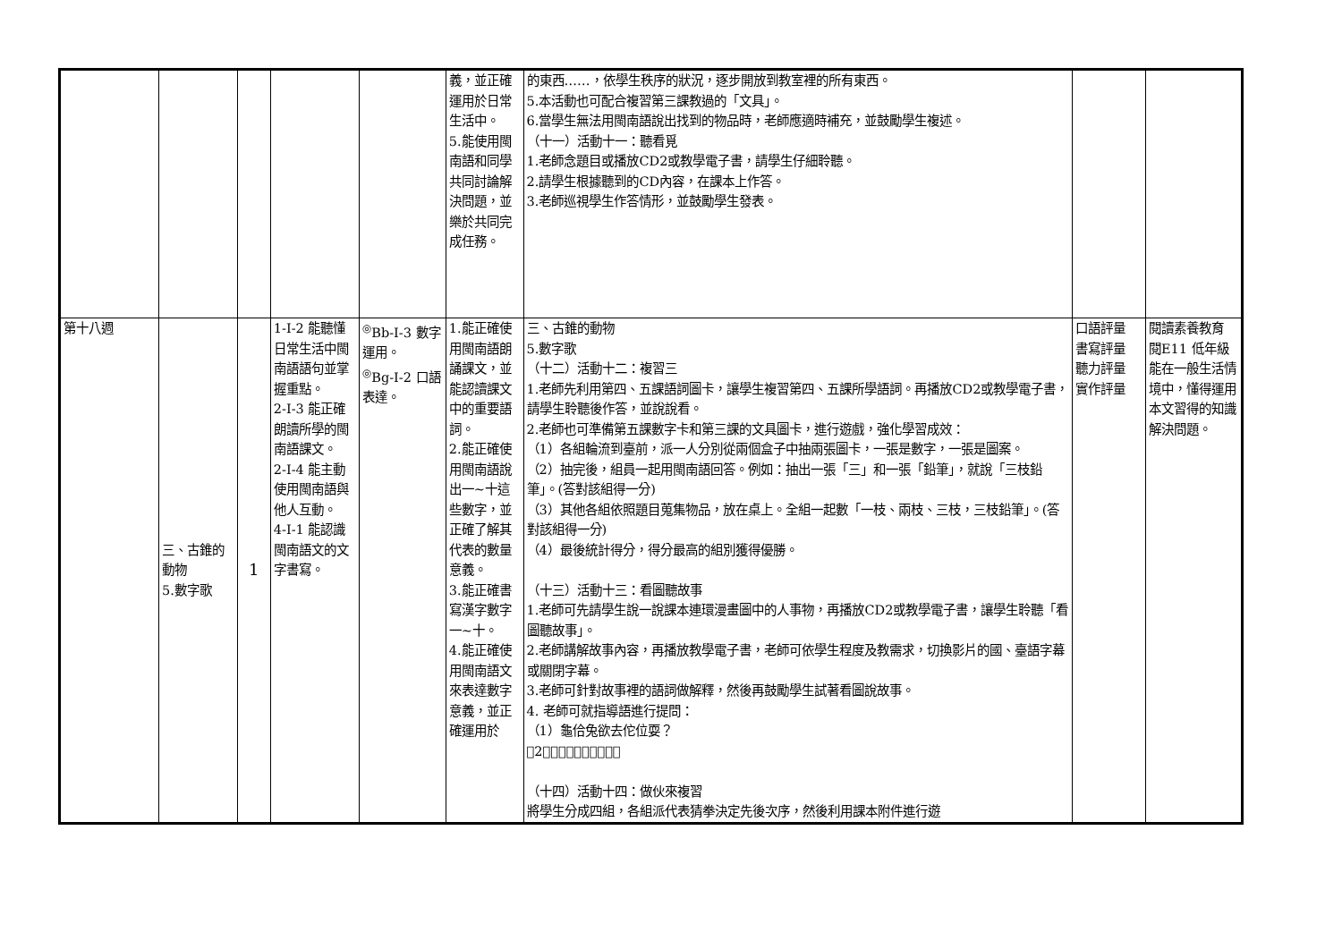| | | | | | 義，並正確運用於日常生活中。 5.能使用閩南語和同學共同討論解決問題，並樂於共同完成任務。 | 的東西……，依學生秩序的狀況，逐步開放到教室裡的所有東西。 5.本活動也可配合複習第三課教過的「文具」。 6.當學生無法用閩南語說出找到的物品時，老師應適時補充，並鼓勵學生複述。 （十一）活動十一：聽看覓 1.老師念題目或播放CD2或教學電子書，請學生仔細聆聽。 2.請學生根據聽到的CD內容，在課本上作答。 3.老師巡視學生作答情形，並鼓勵學生發表。 | | |
| 第十八週 | 三、古錐的動物 5.數字歌 | 1 | 1-Ⅰ-2 能聽懂日常生活中閩南語語句並掌握重點。 2-Ⅰ-3 能正確朗讀所學的閩南語課文。 2-Ⅰ-4 能主動使用閩南語與他人互動。 4-Ⅰ-1 能認識閩南語文的文字書寫。 | <sup>◎</sup>Bb-Ⅰ-3 數字運用。 <sup>◎</sup>Bg-Ⅰ-2 口語表達。 | 1.能正確使用閩南語朗誦課文，並能認讀課文中的重要語詞。 2.能正確使用閩南語說出一~十這些數字，並正確了解其代表的數量意義。 3.能正確書寫漢字數字一~十。 4.能正確使用閩南語文來表達數字意義，並正確運用於 | 三、古錐的動物 5.數字歌 （十二）活動十二：複習三 1.老師先利用第四、五課語詞圖卡，讓學生複習第四、五課所學語詞。再播放CD2或教學電子書，請學生聆聽後作答，並說說看。 2.老師也可準備第五課數字卡和第三課的文具圖卡，進行遊戲，強化學習成效： （1）各組輪流到臺前，派一人分別從兩個盒子中抽兩張圖卡，一張是數字，一張是圖案。 （2）抽完後，組員一起用閩南語回答。例如：抽出一張「三」和一張「鉛筆」，就說「三枝鉛筆」。(答對該組得一分) （3）其他各組依照題目蒐集物品，放在桌上。全組一起數「一枝、兩枝、三枝，三枝鉛筆」。(答對該組得一分) （4）最後統計得分，得分最高的組別獲得優勝。 （十三）活動十三：看圖聽故事 1.老師可先請學生說一說課本連環漫畫圖中的人事物，再播放CD2或教學電子書，讓學生聆聽「看圖聽故事」。 2.老師講解故事內容，再播放教學電子書，老師可依學生程度及教需求，切換影片的國、臺語字幕或關閉字幕。 3.老師可針對故事裡的語詞做解釋，然後再鼓勵學生試著看圖說故事。 4. 老師可就指導語進行提問： （1）龜佮兔欲去佗位耍？ （2）𪜶有遇著啥物動物？ （十四）活動十四：做伙來複習 將學生分成四組，各組派代表猜拳決定先後次序，然後利用課本附件進行遊 | 口語評量 書寫評量 聽力評量 實作評量 | 閱讀素養教育 閱E11 低年級能在一般生活情境中，懂得運用本文習得的知識解決問題。 |